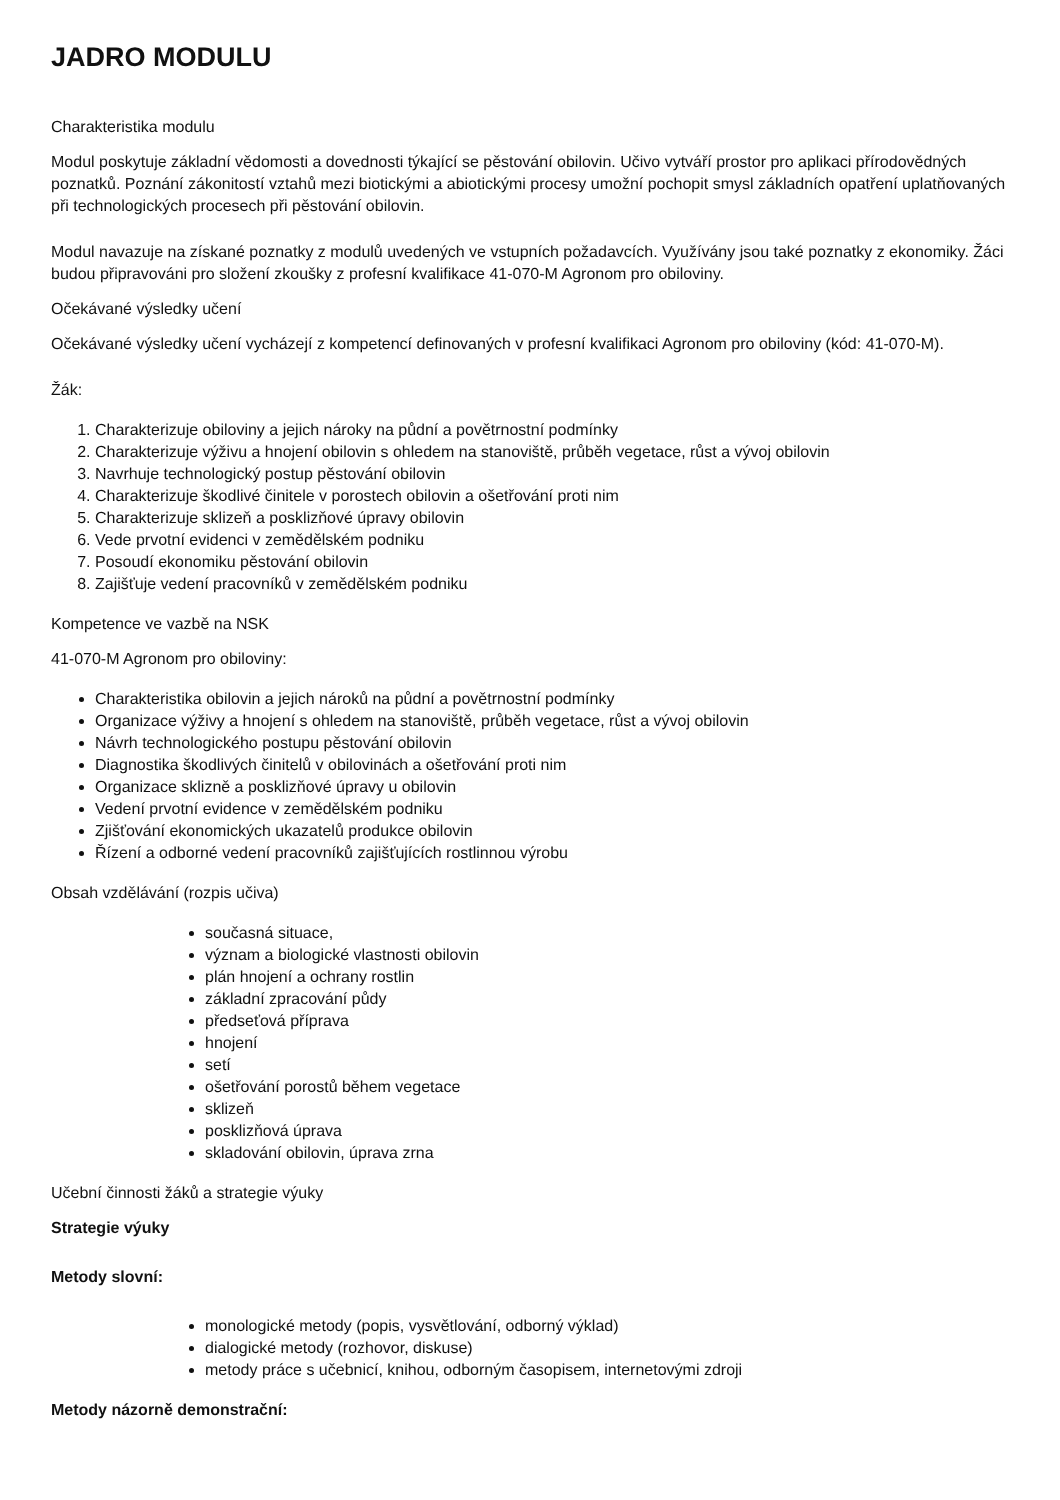JADRO MODULU
Charakteristika modulu
Modul poskytuje základní vědomosti a dovednosti týkající se pěstování obilovin. Učivo vytváří prostor pro aplikaci přírodovědných poznatků. Poznání zákonitostí vztahů mezi biotickými a abiotickými procesy umožní pochopit smysl základních opatření uplatňovaných při technologických procesech při pěstování obilovin.
Modul navazuje na získané poznatky z modulů uvedených ve vstupních požadavcích. Využívány jsou také poznatky z ekonomiky. Žáci budou připravováni pro složení zkoušky z profesní kvalifikace 41-070-M Agronom pro obiloviny.
Očekávané výsledky učení
Očekávané výsledky učení vycházejí z kompetencí definovaných v profesní kvalifikaci Agronom pro obiloviny (kód: 41-070-M).
Žák:
1. Charakterizuje obiloviny a jejich nároky na půdní a povětrnostní podmínky
2. Charakterizuje výživu a hnojení obilovin s ohledem na stanoviště, průběh vegetace, růst a vývoj obilovin
3. Navrhuje technologický postup pěstování obilovin
4. Charakterizuje škodlivé činitele v porostech obilovin a ošetřování proti nim
5. Charakterizuje sklizeň a posklizňové úpravy obilovin
6. Vede prvotní evidenci v zemědělském podniku
7. Posoudí ekonomiku pěstování obilovin
8. Zajišťuje vedení pracovníků v zemědělském podniku
Kompetence ve vazbě na NSK
41-070-M Agronom pro obiloviny:
Charakteristika obilovin a jejich nároků na půdní a povětrnostní podmínky
Organizace výživy a hnojení s ohledem na stanoviště, průběh vegetace, růst a vývoj obilovin
Návrh technologického postupu pěstování obilovin
Diagnostika škodlivých činitelů v obilovinách a ošetřování proti nim
Organizace sklizně a posklizňové úpravy u obilovin
Vedení prvotní evidence v zemědělském podniku
Zjišťování ekonomických ukazatelů produkce obilovin
Řízení a odborné vedení pracovníků zajišťujících rostlinnou výrobu
Obsah vzdělávání (rozpis učiva)
současná situace,
význam a biologické vlastnosti obilovin
plán hnojení a ochrany rostlin
základní zpracování půdy
předseťová příprava
hnojení
setí
ošetřování porostů během vegetace
sklizeň
posklizňová úprava
skladování obilovin, úprava zrna
Učební činnosti žáků a strategie výuky
Strategie výuky
Metody slovní:
monologické metody (popis, vysvětlování, odborný výklad)
dialogické metody (rozhovor, diskuse)
metody práce s učebnicí, knihou, odborným časopisem, internetovými zdroji
Metody názorně demonstrační: